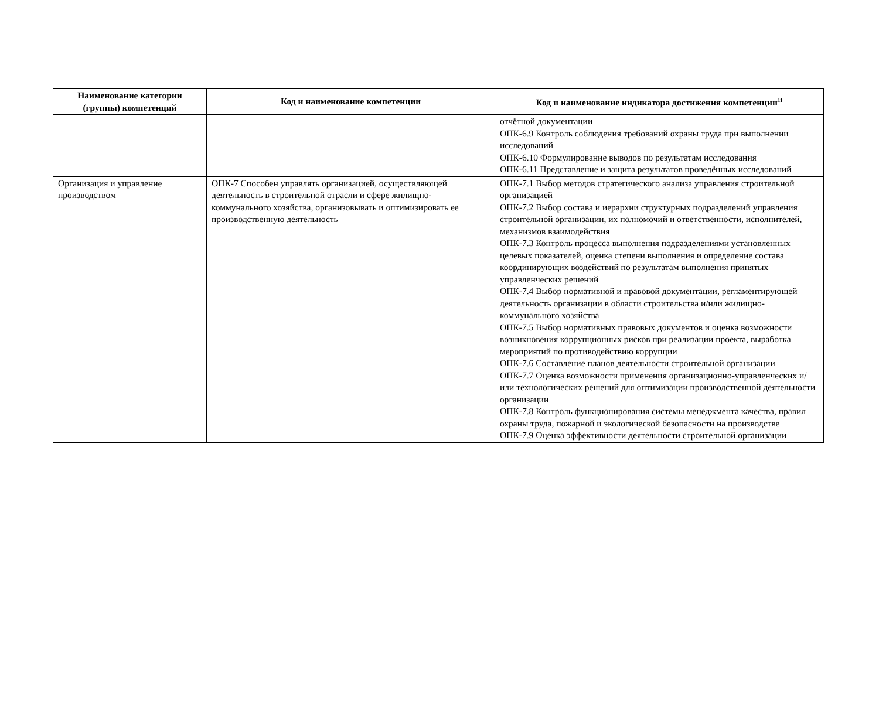| Наименование категории (группы) компетенций | Код и наименование компетенции | Код и наименование индикатора достижения компетенции<sup>11</sup> |
| --- | --- | --- |
| | | отчётной документации ОПК-6.9 Контроль соблюдения требований охраны труда при выполнении исследований ОПК-6.10 Формулирование выводов по результатам исследования ОПК-6.11 Представление и защита результатов проведённых исследований |
| Организация и управление производством | ОПК-7 Способен управлять организацией, осуществляющей деятельность в строительной отрасли и сфере жилищно-коммунального хозяйства, организовывать и оптимизировать ее производственную деятельность | ОПК-7.1 Выбор методов стратегического анализа управления строительной организацией ОПК-7.2 Выбор состава и иерархии структурных подразделений управления строительной организации, их полномочий и ответственности, исполнителей, механизмов взаимодействия ОПК-7.3 Контроль процесса выполнения подразделениями установленных целевых показателей, оценка степени выполнения и определение состава координирующих воздействий по результатам выполнения принятых управленческих решений ОПК-7.4 Выбор нормативной и правовой документации, регламентирующей деятельность организации в области строительства и/или жилищно-коммунального хозяйства ОПК-7.5 Выбор нормативных правовых документов и оценка возможности возникновения коррупционных рисков при реализации проекта, выработка мероприятий по противодействию коррупции ОПК-7.6 Составление планов деятельности строительной организации ОПК-7.7 Оценка возможности применения организационно-управленческих и/или технологических решений для оптимизации производственной деятельности организации ОПК-7.8 Контроль функционирования системы менеджмента качества, правил охраны труда, пожарной и экологической безопасности на производстве ОПК-7.9 Оценка эффективности деятельности строительной организации |